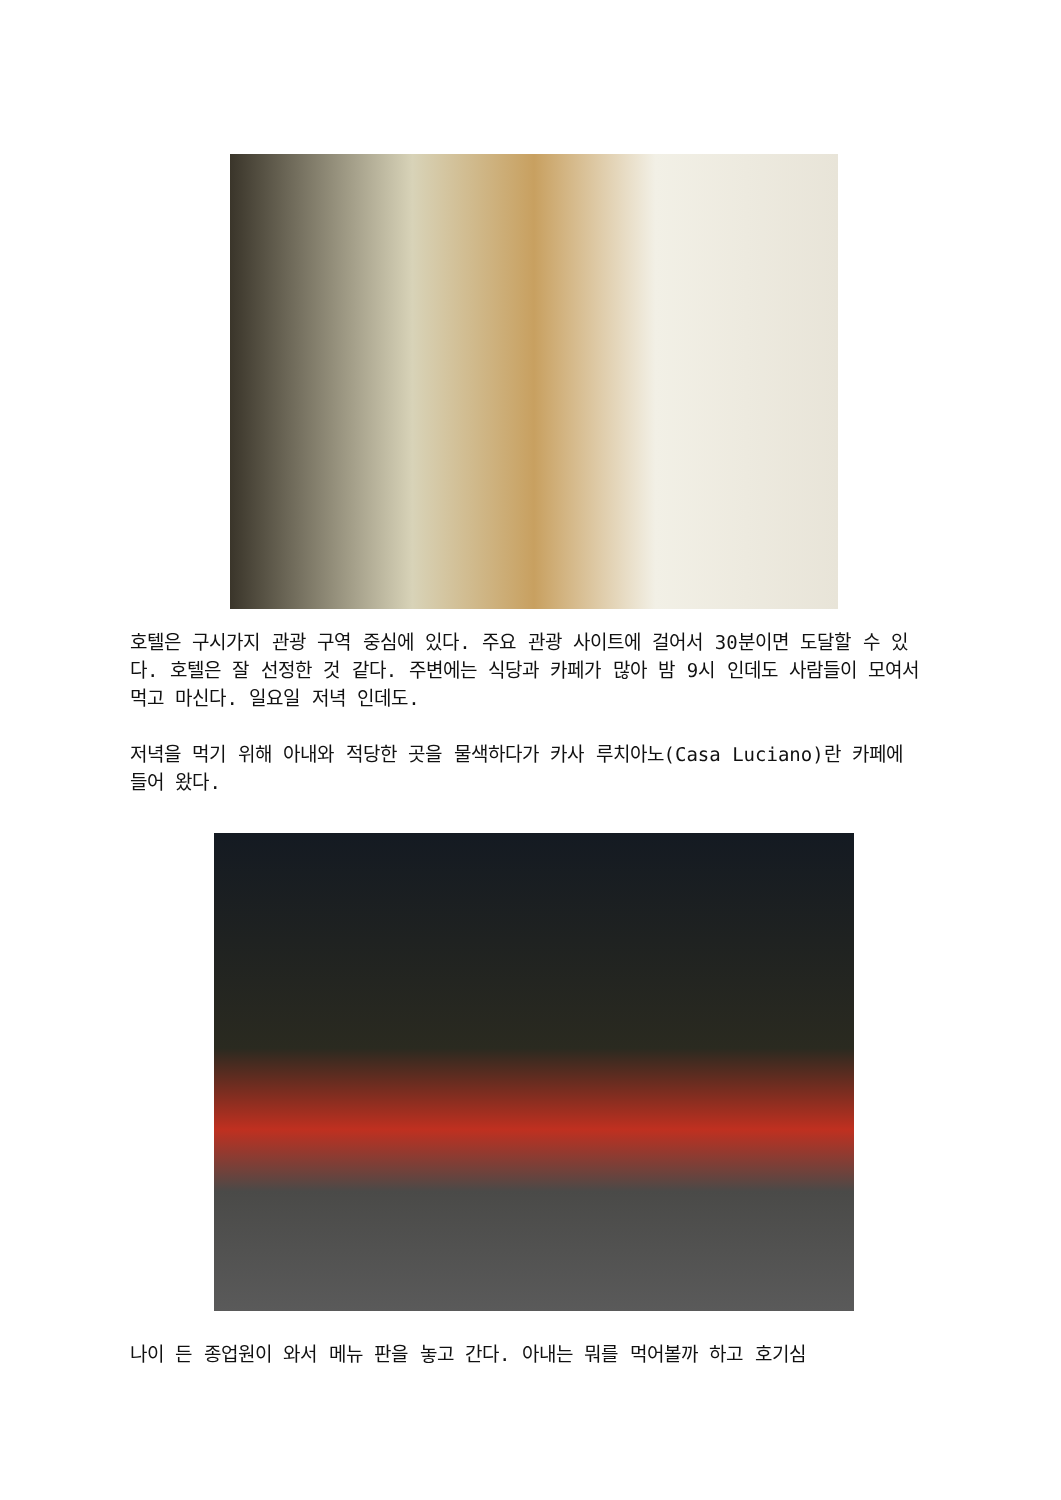호텔은 구시가지 관광 구역 중심에 있다. 주요 관광 사이트에 걸어서 30분이면 도달할 수 있다. 호텔은 잘 선정한 것 같다. 주변에는 식당과 카페가 많아 밤 9시 인데도 사람들이 모여서 먹고 마신다. 일요일 저녁 인데도.
저녁을 먹기 위해 아내와 적당한 곳을 물색하다가 카사 루치아노(Casa Luciano)란 카페에 들어 왔다.
나이 든 종업원이 와서 메뉴 판을 놓고 간다. 아내는 뭐를 먹어볼까 하고 호기심